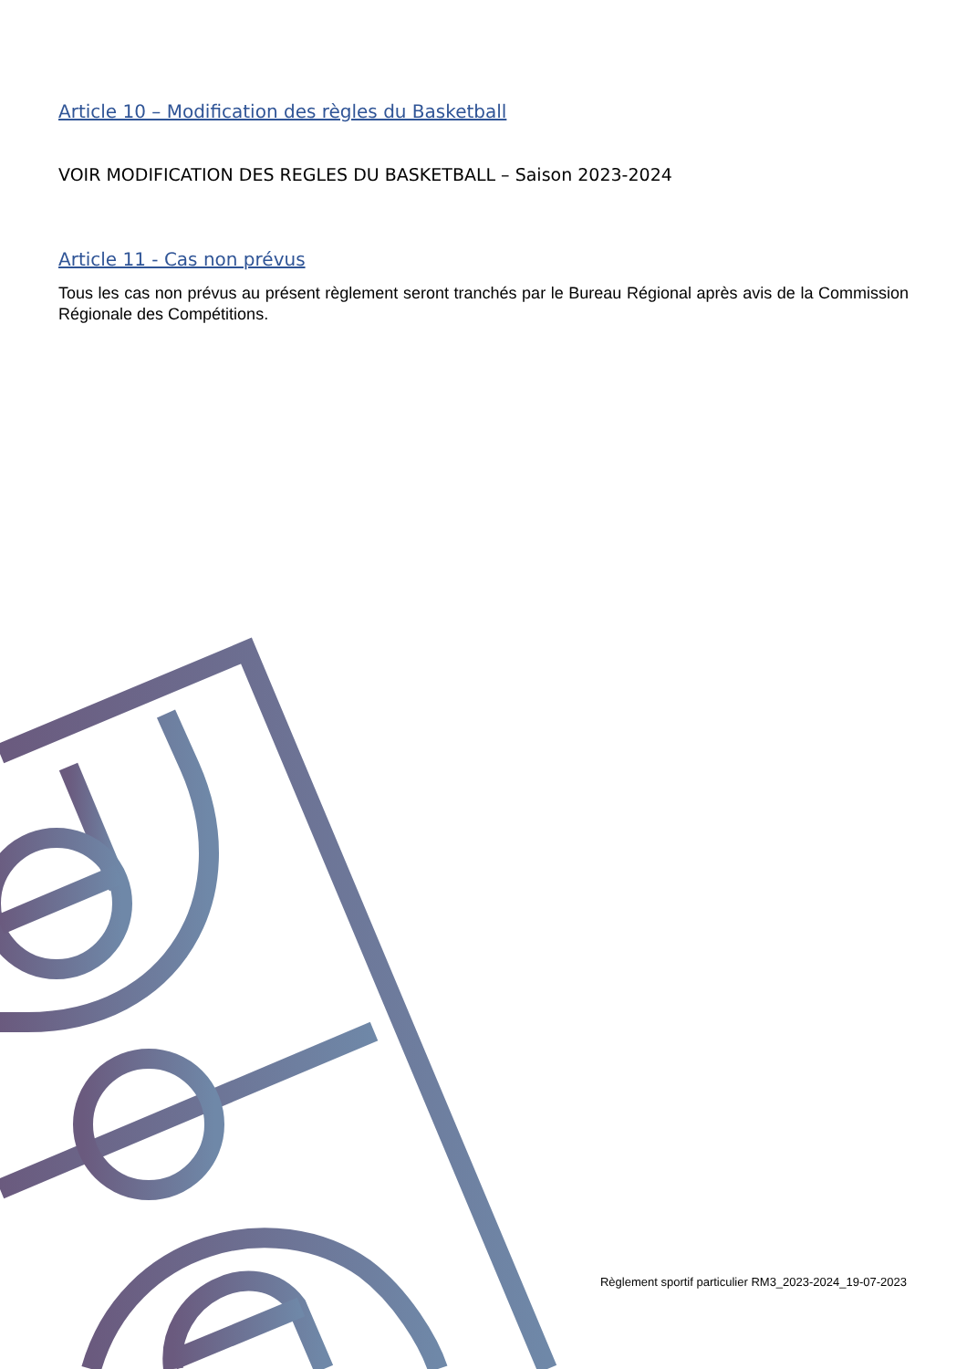Article 10 – Modification des règles du Basketball
VOIR MODIFICATION DES REGLES DU BASKETBALL – Saison 2023-2024
Article 11 - Cas non prévus
Tous les cas non prévus au présent règlement seront tranchés par le Bureau Régional après avis de la Commission Régionale des Compétitions.
Règlement sportif particulier RM3_2023-2024_19-07-2023